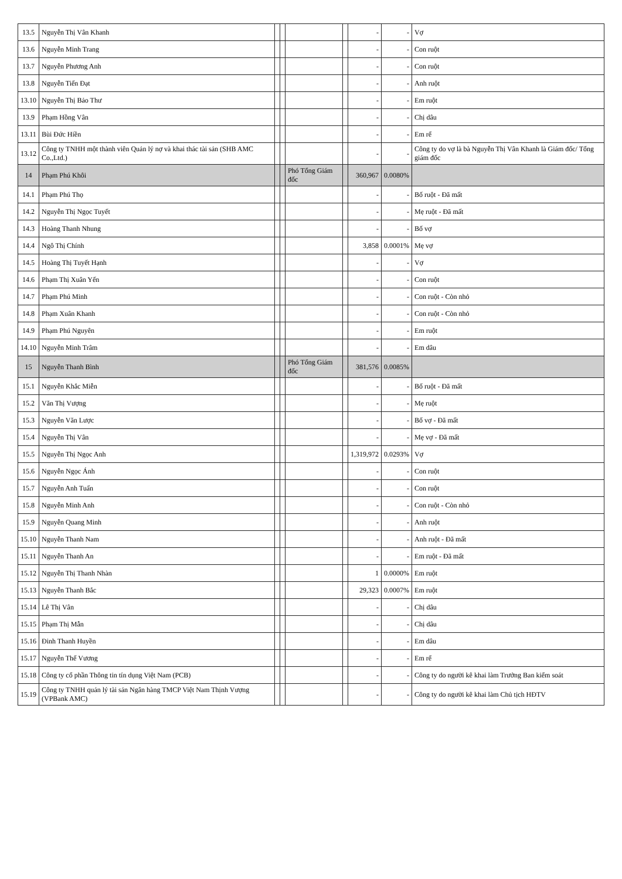| 13.5 | Nguyễn Thị Vân Khanh | | | | | - | - | Vợ |
| 13.6 | Nguyễn Minh Trang | | | | | - | - | Con ruột |
| 13.7 | Nguyễn Phương Anh | | | | | - | - | Con ruột |
| 13.8 | Nguyễn Tiến Đạt | | | | | - | - | Anh ruột |
| 13.10 | Nguyễn Thị Bảo Thư | | | | | - | - | Em ruột |
| 13.9 | Phạm Hồng Vân | | | | | - | - | Chị dâu |
| 13.11 | Bùi Đức Hiền | | | | | - | - | Em rể |
| 13.12 | Công ty TNHH một thành viên Quản lý nợ và khai thác tài sản (SHB AMC Co.,Ltd.) | | | | | - | - | Công ty do vợ là bà Nguyễn Thị Vân Khanh là Giám đốc/ Tổng giám đốc |
| 14 | Phạm Phú Khôi | | | Phó Tổng Giám đốc | | 360,967 | 0.0080% | |
| 14.1 | Phạm Phú Thọ | | | | | - | - | Bố ruột - Đã mất |
| 14.2 | Nguyễn Thị Ngọc Tuyết | | | | | - | - | Mẹ ruột - Đã mất |
| 14.3 | Hoàng Thanh Nhung | | | | | - | - | Bố vợ |
| 14.4 | Ngô Thị Chính | | | | | 3,858 | 0.0001% | Mẹ vợ |
| 14.5 | Hoàng Thị Tuyết Hạnh | | | | | - | - | Vợ |
| 14.6 | Phạm Thị Xuân Yến | | | | | - | - | Con ruột |
| 14.7 | Phạm Phú Minh | | | | | - | - | Con ruột - Còn nhỏ |
| 14.8 | Phạm Xuân Khanh | | | | | - | - | Con ruột - Còn nhỏ |
| 14.9 | Phạm Phú Nguyên | | | | | - | - | Em ruột |
| 14.10 | Nguyễn Minh Trâm | | | | | - | - | Em dâu |
| 15 | Nguyễn Thanh Bình | | | Phó Tổng Giám đốc | | 381,576 | 0.0085% | |
| 15.1 | Nguyễn Khắc Miễn | | | | | - | - | Bố ruột - Đã mất |
| 15.2 | Văn Thị Vượng | | | | | - | - | Mẹ ruột |
| 15.3 | Nguyễn Văn Lược | | | | | - | - | Bố vợ - Đã mất |
| 15.4 | Nguyễn Thị Vân | | | | | - | - | Mẹ vợ - Đã mất |
| 15.5 | Nguyễn Thị Ngọc Anh | | | | | 1,319,972 | 0.0293% | Vợ |
| 15.6 | Nguyễn Ngọc Ánh | | | | | - | - | Con ruột |
| 15.7 | Nguyễn Anh Tuấn | | | | | - | - | Con ruột |
| 15.8 | Nguyễn Minh Anh | | | | | - | - | Con ruột - Còn nhỏ |
| 15.9 | Nguyễn Quang Minh | | | | | - | - | Anh ruột |
| 15.10 | Nguyễn Thanh Nam | | | | | - | - | Anh ruột - Đã mất |
| 15.11 | Nguyễn Thanh An | | | | | - | - | Em ruột - Đã mất |
| 15.12 | Nguyễn Thị Thanh Nhàn | | | | | 1 | 0.0000% | Em ruột |
| 15.13 | Nguyễn Thanh Bắc | | | | | 29,323 | 0.0007% | Em ruột |
| 15.14 | Lê Thị Vân | | | | | - | - | Chị dâu |
| 15.15 | Phạm Thị Mẫn | | | | | - | - | Chị dâu |
| 15.16 | Đinh Thanh Huyền | | | | | - | - | Em dâu |
| 15.17 | Nguyễn Thế Vương | | | | | - | - | Em rể |
| 15.18 | Công ty cổ phần Thông tin tín dụng Việt Nam (PCB) | | | | | - | - | Công ty do người kê khai làm Trưởng Ban kiểm soát |
| 15.19 | Công ty TNHH quản lý tài sản Ngân hàng TMCP Việt Nam Thịnh Vượng (VPBank AMC) | | | | | - | - | Công ty do người kê khai làm Chủ tịch HĐTV |